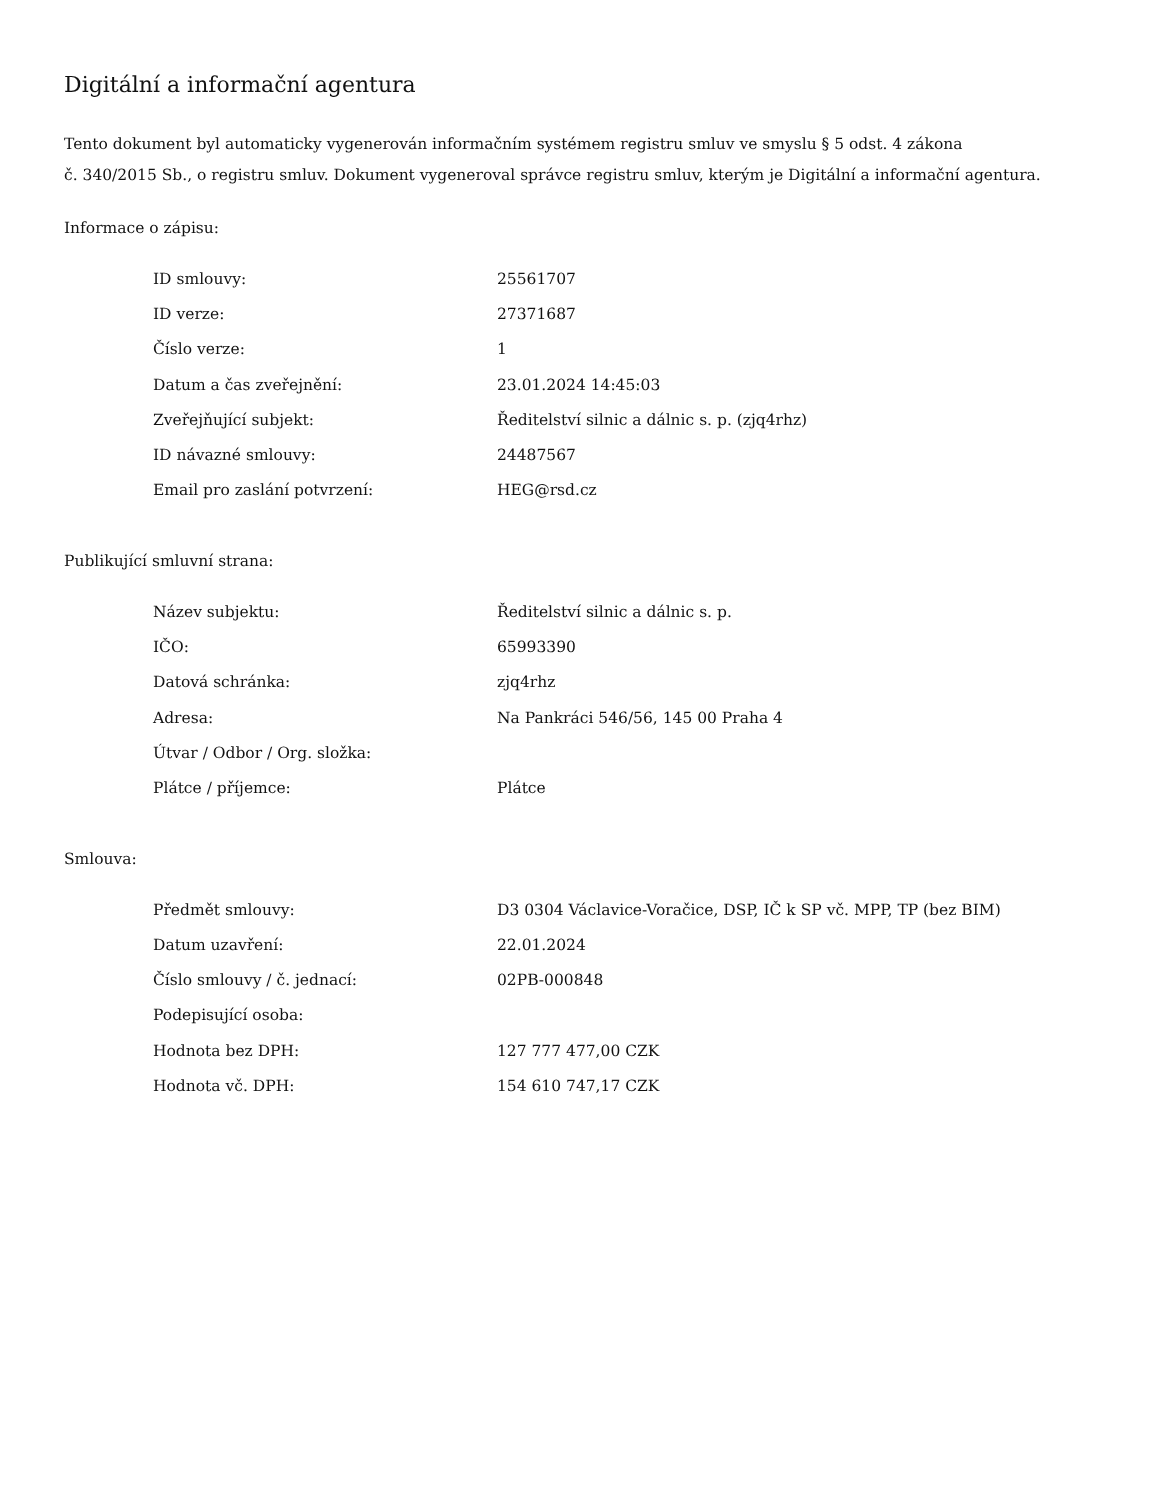Digitální a informační agentura
Tento dokument byl automaticky vygenerován informačním systémem registru smluv ve smyslu § 5 odst. 4 zákona
č. 340/2015 Sb., o registru smluv. Dokument vygeneroval správce registru smluv, kterým je Digitální a informační agentura.
Informace o zápisu:
| ID smlouvy: | 25561707 |
| ID verze: | 27371687 |
| Číslo verze: | 1 |
| Datum a čas zveřejnění: | 23.01.2024 14:45:03 |
| Zveřejňující subjekt: | Ředitelství silnic a dálnic s. p. (zjq4rhz) |
| ID návazné smlouvy: | 24487567 |
| Email pro zaslání potvrzení: | HEG@rsd.cz |
Publikující smluvní strana:
| Název subjektu: | Ředitelství silnic a dálnic s. p. |
| IČO: | 65993390 |
| Datová schránka: | zjq4rhz |
| Adresa: | Na Pankráci 546/56, 145 00 Praha 4 |
| Útvar / Odbor / Org. složka: | |
| Plátce / příjemce: | Plátce |
Smlouva:
| Předmět smlouvy: | D3 0304 Václavice-Voračice, DSP, IČ k SP vč. MPP, TP (bez BIM) |
| Datum uzavření: | 22.01.2024 |
| Číslo smlouvy / č. jednací: | 02PB-000848 |
| Podepisující osoba: | |
| Hodnota bez DPH: | 127 777 477,00 CZK |
| Hodnota vč. DPH: | 154 610 747,17 CZK |